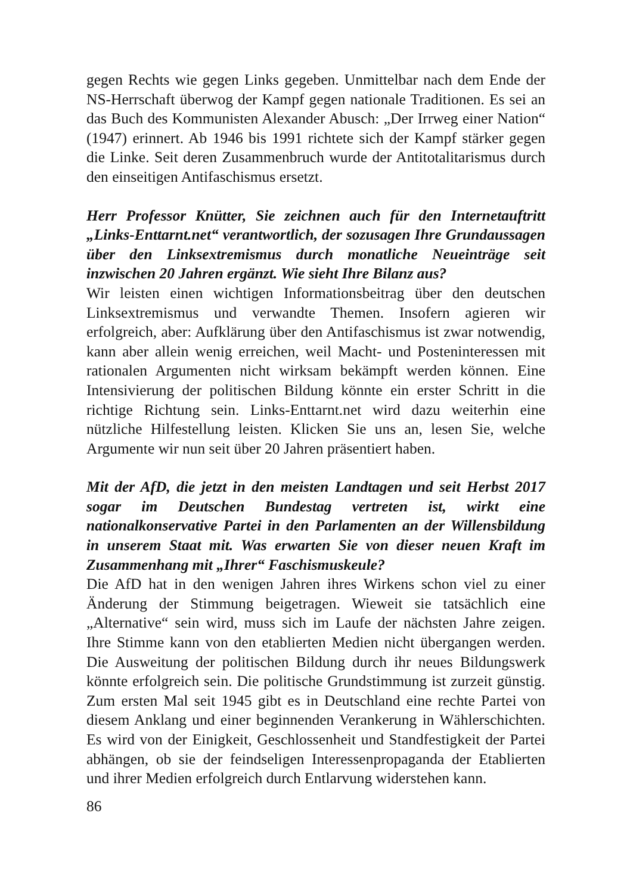gegen Rechts wie gegen Links gegeben. Unmittelbar nach dem Ende der NS-Herrschaft überwog der Kampf gegen nationale Traditionen. Es sei an das Buch des Kommunisten Alexander Abusch: „Der Irrweg einer Nation“ (1947) erinnert. Ab 1946 bis 1991 richtete sich der Kampf stärker gegen die Linke. Seit deren Zusammenbruch wurde der Antitotalitarismus durch den einseitigen Antifaschismus ersetzt.
Herr Professor Knütter, Sie zeichnen auch für den Internetauftritt „Links-Enttarnt.net“ verantwortlich, der sozusagen Ihre Grundaussagen über den Linksextremismus durch monatliche Neueinträge seit inzwischen 20 Jahren ergänzt. Wie sieht Ihre Bilanz aus?
Wir leisten einen wichtigen Informationsbeitrag über den deutschen Linksextremismus und verwandte Themen. Insofern agieren wir erfolgreich, aber: Aufklärung über den Antifaschismus ist zwar notwendig, kann aber allein wenig erreichen, weil Macht- und Posteninteressen mit rationalen Argumenten nicht wirksam bekämpft werden können. Eine Intensivierung der politischen Bildung könnte ein erster Schritt in die richtige Richtung sein. Links-Enttarnt.net wird dazu weiterhin eine nützliche Hilfestellung leisten. Klicken Sie uns an, lesen Sie, welche Argumente wir nun seit über 20 Jahren präsentiert haben.
Mit der AfD, die jetzt in den meisten Landtagen und seit Herbst 2017 sogar im Deutschen Bundestag vertreten ist, wirkt eine nationalkonservative Partei in den Parlamenten an der Willensbildung in unserem Staat mit. Was erwarten Sie von dieser neuen Kraft im Zusammenhang mit „Ihrer“ Faschismuskeule?
Die AfD hat in den wenigen Jahren ihres Wirkens schon viel zu einer Änderung der Stimmung beigetragen. Wieweit sie tatsächlich eine „Alternative“ sein wird, muss sich im Laufe der nächsten Jahre zeigen. Ihre Stimme kann von den etablierten Medien nicht übergangen werden. Die Ausweitung der politischen Bildung durch ihr neues Bildungswerk könnte erfolgreich sein. Die politische Grundstimmung ist zurzeit günstig. Zum ersten Mal seit 1945 gibt es in Deutschland eine rechte Partei von diesem Anklang und einer beginnenden Verankerung in Wählerschichten. Es wird von der Einigkeit, Geschlossenheit und Standfestigkeit der Partei abhängen, ob sie der feindseligen Interessenpropaganda der Etablierten und ihrer Medien erfolgreich durch Entlarvung widerstehen kann.
86